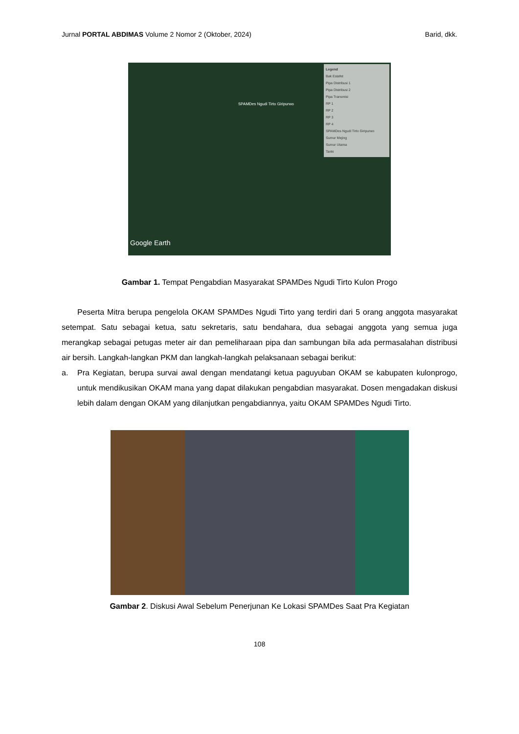Jurnal PORTAL ABDIMAS Volume 2 Nomor 2 (Oktober, 2024) Barid, dkk.
Legend
Bak Estafet
Pipa Distribusi 1
Pipa Distribusi 2
Pipa Transmisi
RP 1
RP 2
RP 3
RP 4
SPAMDes Ngudi Tirto Giripurwo
Sumur Mejing
Sumur Utama
Tanki
SPAMDes Ngudi Tirto Giripurwo
Google Earth
Gambar 1. Tempat Pengabdian Masyarakat SPAMDes Ngudi Tirto Kulon Progo
Peserta Mitra berupa pengelola OKAM SPAMDes Ngudi Tirto yang terdiri dari 5 orang anggota masyarakat setempat. Satu sebagai ketua, satu sekretaris, satu bendahara, dua sebagai anggota yang semua juga merangkap sebagai petugas meter air dan pemeliharaan pipa dan sambungan bila ada permasalahan distribusi air bersih. Langkah-langkan PKM dan langkah-langkah pelaksanaan sebagai berikut:
a. Pra Kegiatan, berupa survai awal dengan mendatangi ketua paguyuban OKAM se kabupaten kulonprogo, untuk mendikusikan OKAM mana yang dapat dilakukan pengabdian masyarakat. Dosen mengadakan diskusi lebih dalam dengan OKAM yang dilanjutkan pengabdiannya, yaitu OKAM SPAMDes Ngudi Tirto.
Gambar 2. Diskusi Awal Sebelum Penerjunan Ke Lokasi SPAMDes Saat Pra Kegiatan
108